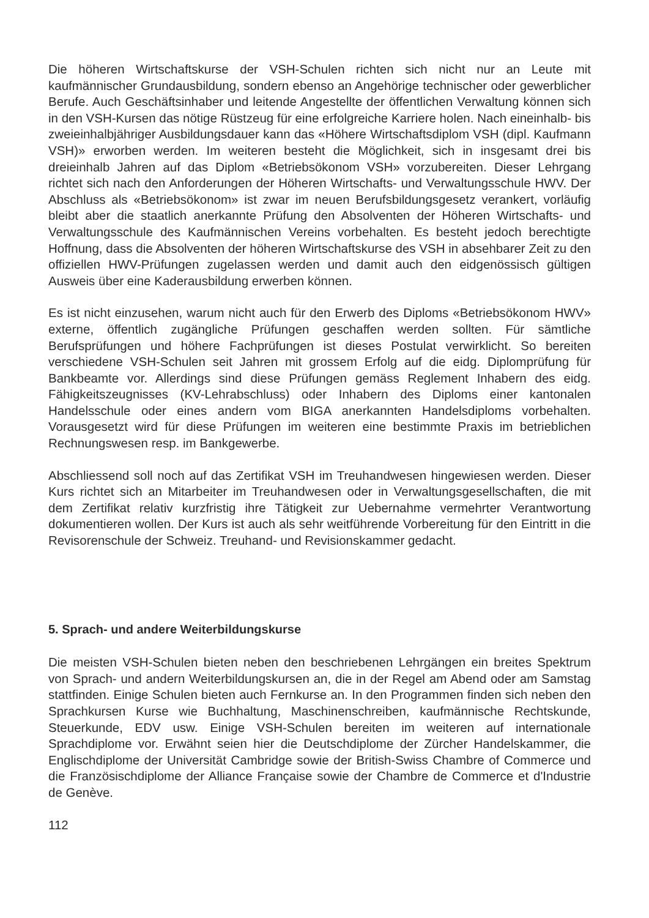Die höheren Wirtschaftskurse der VSH-Schulen richten sich nicht nur an Leute mit kaufmännischer Grundausbildung, sondern ebenso an Angehörige technischer oder gewerblicher Berufe. Auch Geschäftsinhaber und leitende Angestellte der öffentlichen Verwaltung können sich in den VSH-Kursen das nötige Rüstzeug für eine erfolgreiche Karriere holen. Nach eineinhalb- bis zweieinhalbjähriger Ausbildungsdauer kann das «Höhere Wirtschaftsdiplom VSH (dipl. Kaufmann VSH)» erworben werden. Im weiteren besteht die Möglichkeit, sich in insgesamt drei bis dreieinhalb Jahren auf das Diplom «Betriebsökonom VSH» vorzubereiten. Dieser Lehrgang richtet sich nach den Anforderungen der Höheren Wirtschafts- und Verwaltungsschule HWV. Der Abschluss als «Betriebsökonom» ist zwar im neuen Berufsbildungsgesetz verankert, vorläufig bleibt aber die staatlich anerkannte Prüfung den Absolventen der Höheren Wirtschafts- und Verwaltungsschule des Kaufmännischen Vereins vorbehalten. Es besteht jedoch berechtigte Hoffnung, dass die Absolventen der höheren Wirtschaftskurse des VSH in absehbarer Zeit zu den offiziellen HWV-Prüfungen zugelassen werden und damit auch den eidgenössisch gültigen Ausweis über eine Kaderausbildung erwerben können.
Es ist nicht einzusehen, warum nicht auch für den Erwerb des Diploms «Betriebsökonom HWV» externe, öffentlich zugängliche Prüfungen geschaffen werden sollten. Für sämtliche Berufsprüfungen und höhere Fachprüfungen ist dieses Postulat verwirklicht. So bereiten verschiedene VSH-Schulen seit Jahren mit grossem Erfolg auf die eidg. Diplomprüfung für Bankbeamte vor. Allerdings sind diese Prüfungen gemäss Reglement Inhabern des eidg. Fähigkeitszeugnisses (KV-Lehrabschluss) oder Inhabern des Diploms einer kantonalen Handelsschule oder eines andern vom BIGA anerkannten Handelsdiploms vorbehalten. Vorausgesetzt wird für diese Prüfungen im weiteren eine bestimmte Praxis im betrieblichen Rechnungswesen resp. im Bankgewerbe.
Abschliessend soll noch auf das Zertifikat VSH im Treuhandwesen hingewiesen werden. Dieser Kurs richtet sich an Mitarbeiter im Treuhandwesen oder in Verwaltungsgesellschaften, die mit dem Zertifikat relativ kurzfristig ihre Tätigkeit zur Uebernahme vermehrter Verantwortung dokumentieren wollen. Der Kurs ist auch als sehr weitführende Vorbereitung für den Eintritt in die Revisorenschule der Schweiz. Treuhand- und Revisionskammer gedacht.
5. Sprach- und andere Weiterbildungskurse
Die meisten VSH-Schulen bieten neben den beschriebenen Lehrgängen ein breites Spektrum von Sprach- und andern Weiterbildungskursen an, die in der Regel am Abend oder am Samstag stattfinden. Einige Schulen bieten auch Fernkurse an. In den Programmen finden sich neben den Sprachkursen Kurse wie Buchhaltung, Maschinenschreiben, kaufmännische Rechtskunde, Steuerkunde, EDV usw. Einige VSH-Schulen bereiten im weiteren auf internationale Sprachdiplome vor. Erwähnt seien hier die Deutschdiplome der Zürcher Handelskammer, die Englischdiplome der Universität Cambridge sowie der British-Swiss Chambre of Commerce und die Französischdiplome der Alliance Française sowie der Chambre de Commerce et d'Industrie de Genève.
112